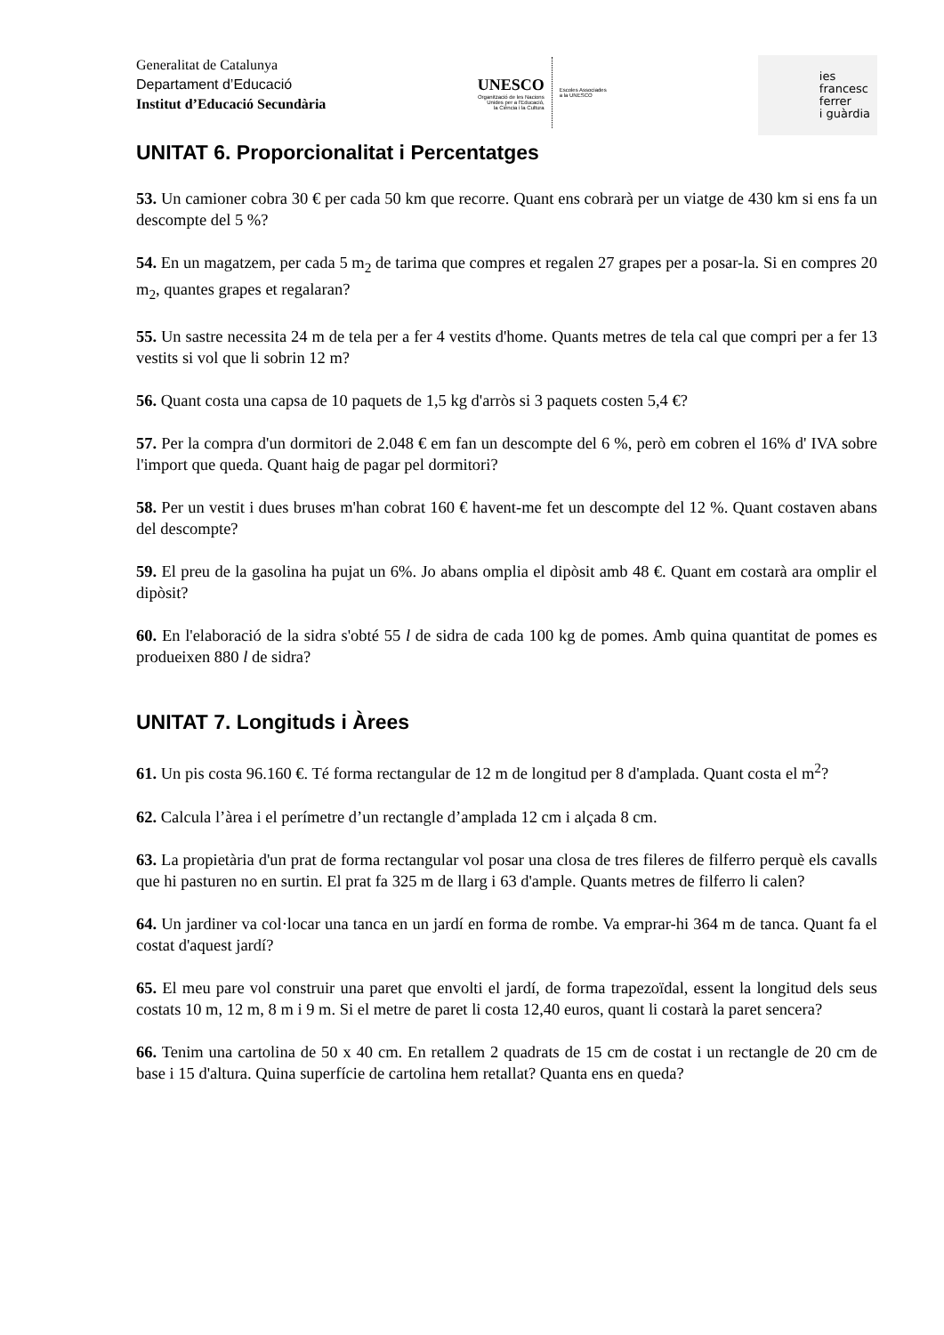Generalitat de Catalunya
Departament d’Educació
Institut d’Educació Secundària
UNESCO
Organització de les Nacions
Unides per a l'Educació,
la Ciència i la Cultura
Escoles Associades
a la UNESCO
ies
francesc
ferrer
i guàrdia
UNITAT 6. Proporcionalitat i Percentatges
53. Un camioner cobra 30 € per cada 50 km que recorre. Quant ens cobrarà per un viatge de 430 km si ens fa un descompte del 5 %?
54. En un magatzem, per cada 5 m<sub>2</sub> de tarima que compres et regalen 27 grapes per a posar-la. Si en compres 20 m<sub>2</sub>, quantes grapes et regalaran?
55. Un sastre necessita 24 m de tela per a fer 4 vestits d'home. Quants metres de tela cal que compri per a fer 13 vestits si vol que li sobrin 12 m?
56. Quant costa una capsa de 10 paquets de 1,5 kg d'arròs si 3 paquets costen 5,4 €?
57. Per la compra d'un dormitori de 2.048 € em fan un descompte del 6 %, però em cobren el 16% d' IVA sobre l'import que queda. Quant haig de pagar pel dormitori?
58. Per un vestit i dues bruses m'han cobrat 160 € havent-me fet un descompte del 12 %. Quant costaven abans del descompte?
59. El preu de la gasolina ha pujat un 6%. Jo abans omplia el dipòsit amb 48 €. Quant em costarà ara omplir el dipòsit?
60. En l'elaboració de la sidra s'obté 55 l de sidra de cada 100 kg de pomes. Amb quina quantitat de pomes es produeixen 880 l de sidra?
UNITAT 7. Longituds i Àrees
61. Un pis costa 96.160 €. Té forma rectangular de 12 m de longitud per 8 d'amplada. Quant costa el m<sup>2</sup>?
62. Calcula l’àrea i el perímetre d’un rectangle d’amplada 12 cm i alçada 8 cm.
63. La propietària d'un prat de forma rectangular vol posar una closa de tres fileres de filferro perquè els cavalls que hi pasturen no en surtin. El prat fa 325 m de llarg i 63 d'ample. Quants metres de filferro li calen?
64. Un jardiner va col·locar una tanca en un jardí en forma de rombe. Va emprar-hi 364 m de tanca. Quant fa el costat d'aquest jardí?
65. El meu pare vol construir una paret que envolti el jardí, de forma trapezoïdal, essent la longitud dels seus costats 10 m, 12 m, 8 m i 9 m. Si el metre de paret li costa 12,40 euros, quant li costarà la paret sencera?
66. Tenim una cartolina de 50 x 40 cm. En retallem 2 quadrats de 15 cm de costat i un rectangle de 20 cm de base i 15 d'altura. Quina superfície de cartolina hem retallat? Quanta ens en queda?